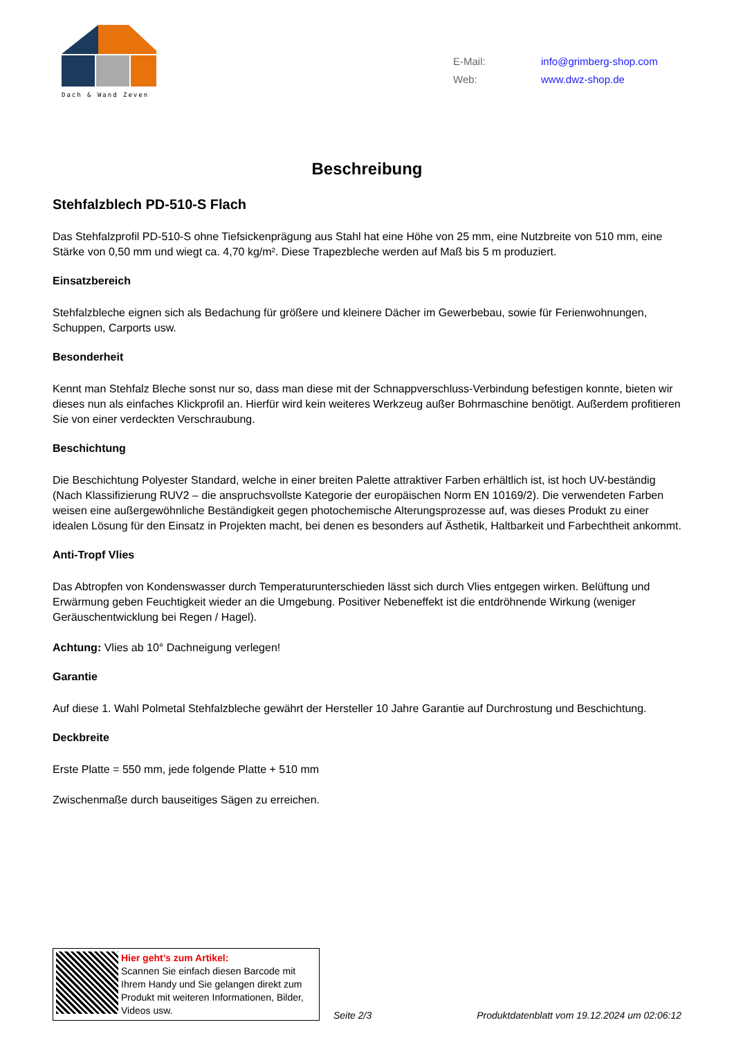Dach & Wand Zeven
E-Mail: info@grimberg-shop.com
Web: www.dwz-shop.de
Beschreibung
Stehfalzblech PD-510-S Flach
Das Stehfalzprofil PD-510-S ohne Tiefsickenprägung aus Stahl hat eine Höhe von 25 mm, eine Nutzbreite von 510 mm, eine Stärke von 0,50 mm und wiegt ca. 4,70 kg/m². Diese Trapezbleche werden auf Maß bis 5 m produziert.
Einsatzbereich
Stehfalzbleche eignen sich als Bedachung für größere und kleinere Dächer im Gewerbebau, sowie für Ferienwohnungen, Schuppen, Carports usw.
Besonderheit
Kennt man Stehfalz Bleche sonst nur so, dass man diese mit der Schnappverschluss-Verbindung befestigen konnte, bieten wir dieses nun als einfaches Klickprofil an. Hierfür wird kein weiteres Werkzeug außer Bohrmaschine benötigt. Außerdem profitieren Sie von einer verdeckten Verschraubung.
Beschichtung
Die Beschichtung Polyester Standard, welche in einer breiten Palette attraktiver Farben erhältlich ist, ist hoch UV-beständig (Nach Klassifizierung RUV2 – die anspruchsvollste Kategorie der europäischen Norm EN 10169/2). Die verwendeten Farben weisen eine außergewöhnliche Beständigkeit gegen photochemische Alterungsprozesse auf, was dieses Produkt zu einer idealen Lösung für den Einsatz in Projekten macht, bei denen es besonders auf Ästhetik, Haltbarkeit und Farbechtheit ankommt.
Anti-Tropf Vlies
Das Abtropfen von Kondenswasser durch Temperaturunterschieden lässt sich durch Vlies entgegen wirken. Belüftung und Erwärmung geben Feuchtigkeit wieder an die Umgebung. Positiver Nebeneffekt ist die entdröhnende Wirkung (weniger Geräuschentwicklung bei Regen / Hagel).
Achtung: Vlies ab 10° Dachneigung verlegen!
Garantie
Auf diese 1. Wahl Polmetal Stehfalzbleche gewährt der Hersteller 10 Jahre Garantie auf Durchrostung und Beschichtung.
Deckbreite
Erste Platte = 550 mm, jede folgende Platte + 510 mm
Zwischenmaße durch bauseitiges Sägen zu erreichen.
Hier geht’s zum Artikel:
Scannen Sie einfach diesen Barcode mit Ihrem Handy und Sie gelangen direkt zum Produkt mit weiteren Informationen, Bilder, Videos usw.
Seite 2/3 Produktdatenblatt vom 19.12.2024 um 02:06:12